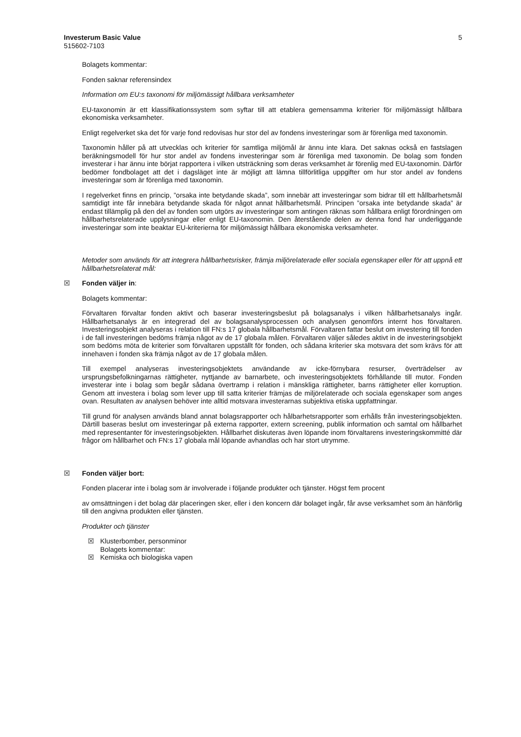Investerum Basic Value 5
515602-7103
Bolagets kommentar:
Fonden saknar referensindex
Information om EU:s taxonomi för miljömässigt hållbara verksamheter
EU-taxonomin är ett klassifikationssystem som syftar till att etablera gemensamma kriterier för miljömässigt hållbara ekonomiska verksamheter.
Enligt regelverket ska det för varje fond redovisas hur stor del av fondens investeringar som är förenliga med taxonomin.
Taxonomin håller på att utvecklas och kriterier för samtliga miljömål är ännu inte klara. Det saknas också en fastslagen beräkningsmodell för hur stor andel av fondens investeringar som är förenliga med taxonomin. De bolag som fonden investerar i har ännu inte börjat rapportera i vilken utsträckning som deras verksamhet är förenlig med EU-taxonomin. Därför bedömer fondbolaget att det i dagsläget inte är möjligt att lämna tillförlitliga uppgifter om hur stor andel av fondens investeringar som är förenliga med taxonomin.
I regelverket finns en princip, ”orsaka inte betydande skada”, som innebär att investeringar som bidrar till ett hållbarhetsmål samtidigt inte får innebära betydande skada för något annat hållbarhetsmål. Principen ”orsaka inte betydande skada” är endast tillämplig på den del av fonden som utgörs av investeringar som antingen räknas som hållbara enligt förordningen om hållbarhetsrelaterade upplysningar eller enligt EU-taxonomin. Den återstående delen av denna fond har underliggande investeringar som inte beaktar EU-kriterierna för miljömässigt hållbara ekonomiska verksamheter.
Metoder som används för att integrera hållbarhetsrisker, främja miljörelaterade eller sociala egenskaper eller för att uppnå ett hållbarhetsrelaterat mål:
☒ Fonden väljer in:
Bolagets kommentar:
Förvaltaren förvaltar fonden aktivt och baserar investeringsbeslut på bolagsanalys i vilken hållbarhetsanalys ingår. Hållbarhetsanalys är en integrerad del av bolagsanalysprocessen och analysen genomförs internt hos förvaltaren. Investeringsobjekt analyseras i relation till FN:s 17 globala hållbarhetsmål. Förvaltaren fattar beslut om investering till fonden i de fall investeringen bedöms främja något av de 17 globala målen. Förvaltaren väljer således aktivt in de investeringsobjekt som bedöms möta de kriterier som förvaltaren uppställt för fonden, och sådana kriterier ska motsvara det som krävs för att innehaven i fonden ska främja något av de 17 globala målen.
Till exempel analyseras investeringsobjektets användande av icke-förnybara resurser, överträdelser av ursprungsbefolkningarnas rättigheter, nyttjande av barnarbete, och investeringsobjektets förhållande till mutor. Fonden investerar inte i bolag som begår sådana övertramp i relation i mänskliga rättigheter, barns rättigheter eller korruption. Genom att investera i bolag som lever upp till satta kriterier främjas de miljörelaterade och sociala egenskaper som anges ovan. Resultaten av analysen behöver inte alltid motsvara investerarnas subjektiva etiska uppfattningar.
Till grund för analysen används bland annat bolagsrapporter och hålbarhetsrapporter som erhålls från investeringsobjekten. Därtill baseras beslut om investeringar på externa rapporter, extern screening, publik information och samtal om hållbarhet med representanter för investeringsobjekten. Hållbarhet diskuteras även löpande inom förvaltarens investeringskommitté där frågor om hållbarhet och FN:s 17 globala mål löpande avhandlas och har stort utrymme.
☒ Fonden väljer bort:
Fonden placerar inte i bolag som är involverade i följande produkter och tjänster. Högst fem procent
av omsättningen i det bolag där placeringen sker, eller i den koncern där bolaget ingår, får avse verksamhet som än hänförlig till den angivna produkten eller tjänsten.
Produkter och tjänster
☒ Klusterbomber, personminor
Bolagets kommentar:
☒ Kemiska och biologiska vapen